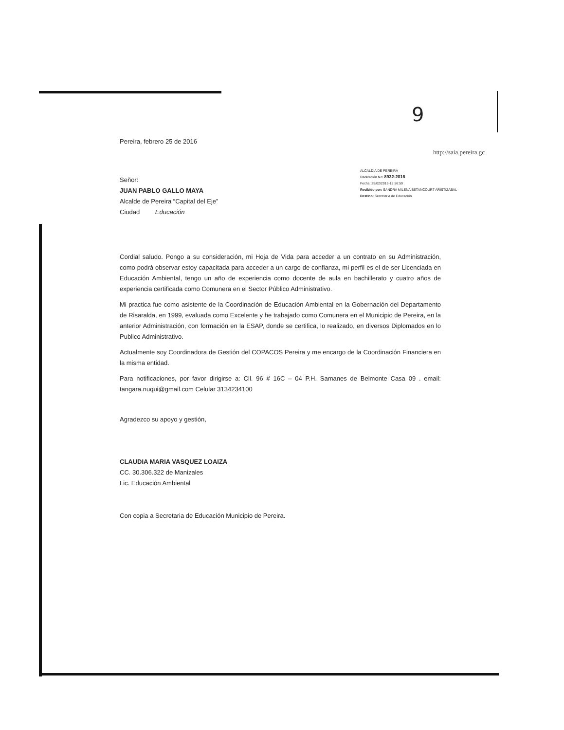9
Pereira, febrero 25 de 2016
http://saia.pereira.gc
ALCALDIA DE PEREIRA
Radicación No: 8932-2016
Fecha: 25/02/2016-15:56:59
Recibido por: SANDRA MILENA BETANCOURT ARISTIZABAL
Destino: Secretaria de Educación
Señor:
JUAN PABLO GALLO MAYA
Alcalde de Pereira “Capital del Eje”
Ciudad Educación
Cordial saludo. Pongo a su consideración, mi Hoja de Vida para acceder a un contrato en su Administración, como podrá observar estoy capacitada para acceder a un cargo de confianza, mi perfil es el de ser Licenciada en Educación Ambiental, tengo un año de experiencia como docente de aula en bachillerato y cuatro años de experiencia certificada como Comunera en el Sector Público Administrativo.
Mi practica fue como asistente de la Coordinación de Educación Ambiental en la Gobernación del Departamento de Risaralda, en 1999, evaluada como Excelente y he trabajado como Comunera en el Municipio de Pereira, en la anterior Administración, con formación en la ESAP, donde se certifica, lo realizado, en diversos Diplomados en lo Publico Administrativo.
Actualmente soy Coordinadora de Gestión del COPACOS Pereira y me encargo de la Coordinación Financiera en la misma entidad.
Para notificaciones, por favor dirigirse a: Cll. 96 # 16C – 04 P.H. Samanes de Belmonte Casa 09 . email: tangara.nuqui@gmail.com Celular 3134234100
Agradezco su apoyo y gestión,
CLAUDIA MARIA VASQUEZ LOAIZA
CC. 30.306.322 de Manizales
Lic. Educación Ambiental
Con copia a Secretaria de Educación Municipio de Pereira.